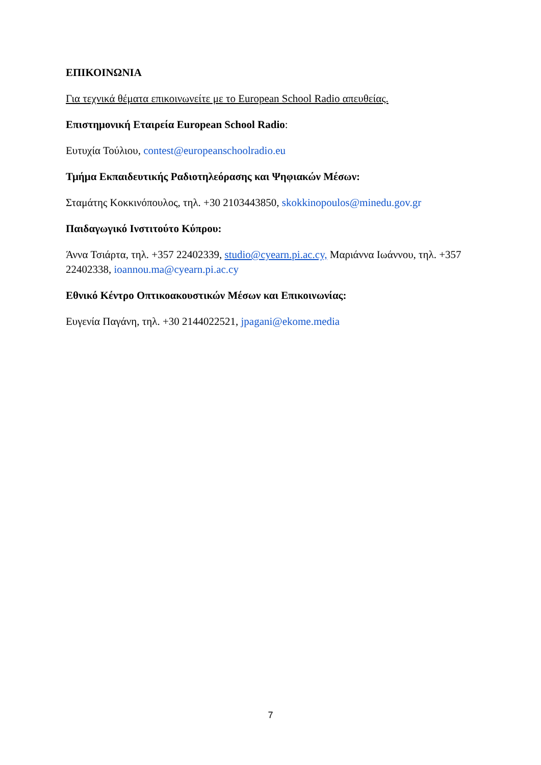ΕΠΙΚΟΙΝΩΝΙΑ
Για τεχνικά θέματα επικοινωνείτε με το European School Radio απευθείας.
Επιστημονική Εταιρεία European School Radio:
Ευτυχία Τούλιου, contest@europeanschoolradio.eu
Τμήμα Εκπαιδευτικής Ραδιοτηλεόρασης και Ψηφιακών Μέσων:
Σταμάτης Κοκκινόπουλος, τηλ. +30 2103443850, skokkinopoulos@minedu.gov.gr
Παιδαγωγικό Ινστιτούτο Κύπρου:
Άννα Τσιάρτα, τηλ. +357 22402339, studio@cyearn.pi.ac.cy, Μαριάννα Ιωάννου, τηλ. +357 22402338, ioannou.ma@cyearn.pi.ac.cy
Εθνικό Κέντρο Οπτικοακουστικών Μέσων και Επικοινωνίας:
Ευγενία Παγάνη, τηλ. +30 2144022521, jpagani@ekome.media
7